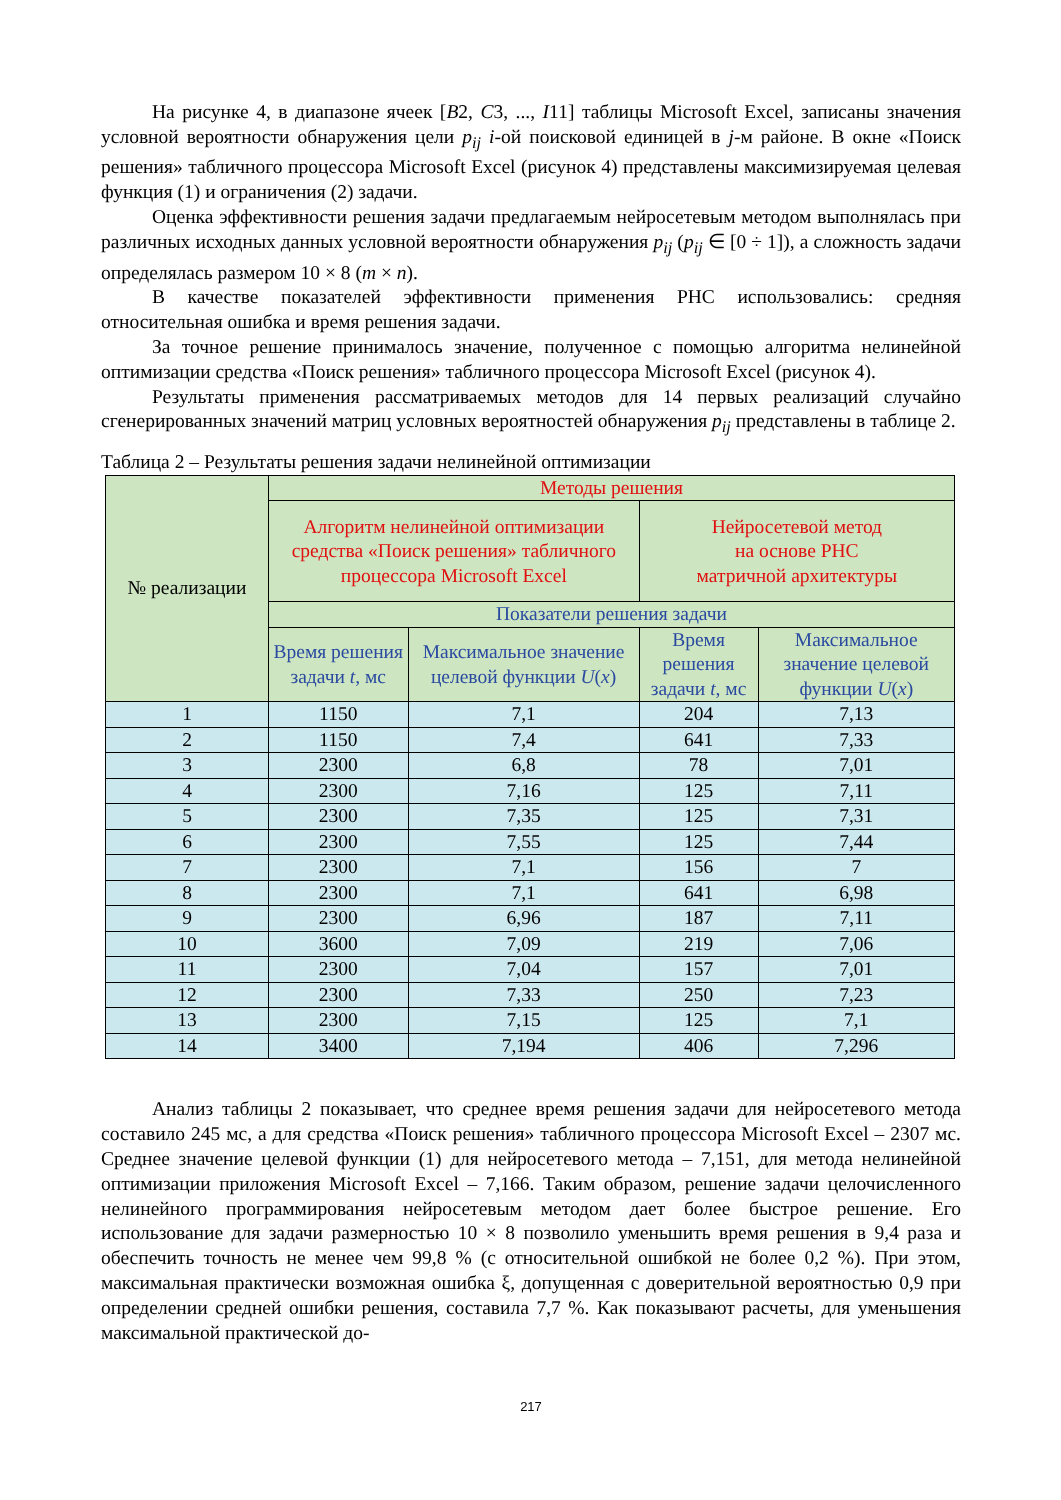На рисунке 4, в диапазоне ячеек [B2, C3, ..., I11] таблицы Microsoft Excel, записаны значения условной вероятности обнаружения цели p<sub>ij</sub> i-ой поисковой единицей в j-м районе. В окне «Поиск решения» табличного процессора Microsoft Excel (рисунок 4) представлены максимизируемая целевая функция (1) и ограничения (2) задачи.
Оценка эффективности решения задачи предлагаемым нейросетевым методом выполнялась при различных исходных данных условной вероятности обнаружения p<sub>ij</sub> (p<sub>ij</sub> ∈ [0 ÷ 1]), а сложность задачи определялась размером 10 × 8 (m × n).
В качестве показателей эффективности применения РНС использовались: средняя относительная ошибка и время решения задачи.
За точное решение принималось значение, полученное с помощью алгоритма нелинейной оптимизации средства «Поиск решения» табличного процессора Microsoft Excel (рисунок 4).
Результаты применения рассматриваемых методов для 14 первых реализаций случайно сгенерированных значений матриц условных вероятностей обнаружения p<sub>ij</sub> представлены в таблице 2.
Таблица 2 – Результаты решения задачи нелинейной оптимизации
| № реализации | Методы решения | | | |
| --- | --- | --- | --- | --- |
| | Алгоритм нелинейной оптимизации средства «Поиск решения» табличного процессора Microsoft Excel | | Нейросетевой метод на основе РНС матричной архитектуры | |
| | Показатели решения задачи | | | |
| | Время решения задачи t , мс | Максимальное значение целевой функции U ( x ) | Время решения задачи t , мс | Максимальное значение целевой функции U ( x ) |
| 1 | 1150 | 7,1 | 204 | 7,13 |
| 2 | 1150 | 7,4 | 641 | 7,33 |
| 3 | 2300 | 6,8 | 78 | 7,01 |
| 4 | 2300 | 7,16 | 125 | 7,11 |
| 5 | 2300 | 7,35 | 125 | 7,31 |
| 6 | 2300 | 7,55 | 125 | 7,44 |
| 7 | 2300 | 7,1 | 156 | 7 |
| 8 | 2300 | 7,1 | 641 | 6,98 |
| 9 | 2300 | 6,96 | 187 | 7,11 |
| 10 | 3600 | 7,09 | 219 | 7,06 |
| 11 | 2300 | 7,04 | 157 | 7,01 |
| 12 | 2300 | 7,33 | 250 | 7,23 |
| 13 | 2300 | 7,15 | 125 | 7,1 |
| 14 | 3400 | 7,194 | 406 | 7,296 |
Анализ таблицы 2 показывает, что среднее время решения задачи для нейросетевого метода составило 245 мс, а для средства «Поиск решения» табличного процессора Microsoft Excel – 2307 мс. Среднее значение целевой функции (1) для нейросетевого метода – 7,151, для метода нелинейной оптимизации приложения Microsoft Excel – 7,166. Таким образом, решение задачи целочисленного нелинейного программирования нейросетевым методом дает более быстрое решение. Его использование для задачи размерностью 10 × 8 позволило уменьшить время решения в 9,4 раза и обеспечить точность не менее чем 99,8 % (с относительной ошибкой не более 0,2 %). При этом, максимальная практически возможная ошибка ξ, допущенная с доверительной вероятностью 0,9 при определении средней ошибки решения, составила 7,7 %. Как показывают расчеты, для уменьшения максимальной практической до-
217